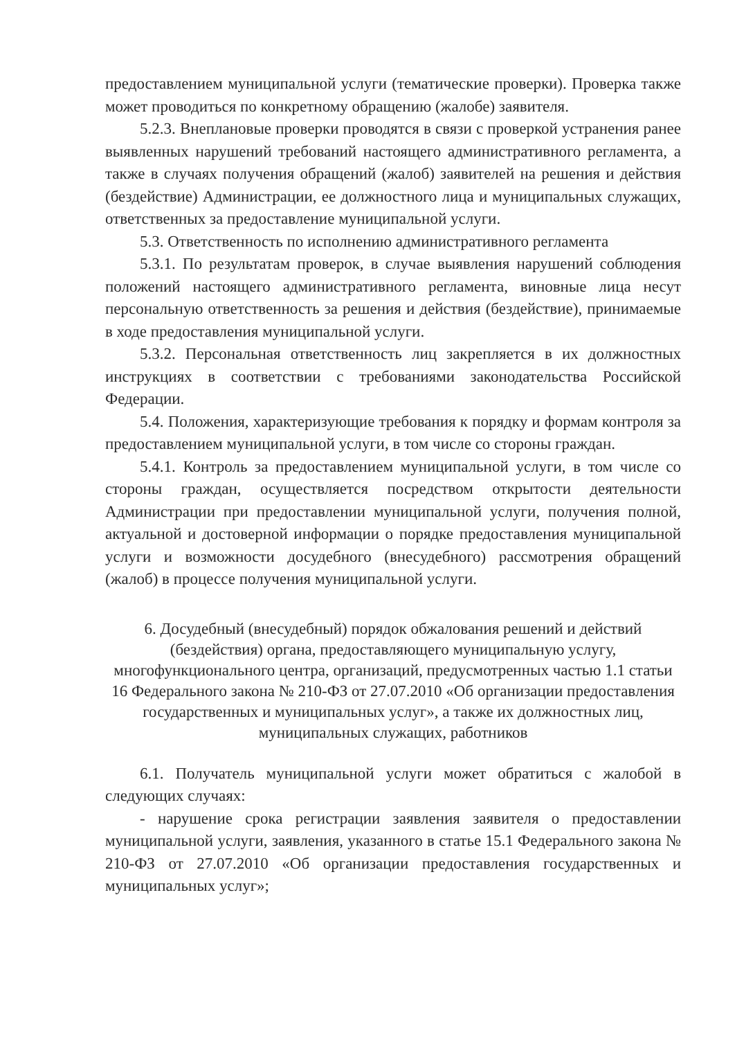предоставлением муниципальной услуги (тематические проверки). Проверка также может проводиться по конкретному обращению (жалобе) заявителя.
5.2.3. Внеплановые проверки проводятся в связи с проверкой устранения ранее выявленных нарушений требований настоящего административного регламента, а также в случаях получения обращений (жалоб) заявителей на решения и действия (бездействие) Администрации, ее должностного лица и муниципальных служащих, ответственных за предоставление муниципальной услуги.
5.3. Ответственность по исполнению административного регламента
5.3.1. По результатам проверок, в случае выявления нарушений соблюдения положений настоящего административного регламента, виновные лица несут персональную ответственность за решения и действия (бездействие), принимаемые в ходе предоставления муниципальной услуги.
5.3.2. Персональная ответственность лиц закрепляется в их должностных инструкциях в соответствии с требованиями законодательства Российской Федерации.
5.4. Положения, характеризующие требования к порядку и формам контроля за предоставлением муниципальной услуги, в том числе со стороны граждан.
5.4.1. Контроль за предоставлением муниципальной услуги, в том числе со стороны граждан, осуществляется посредством открытости деятельности Администрации при предоставлении муниципальной услуги, получения полной, актуальной и достоверной информации о порядке предоставления муниципальной услуги и возможности досудебного (внесудебного) рассмотрения обращений (жалоб) в процессе получения муниципальной услуги.
6. Досудебный (внесудебный) порядок обжалования решений и действий (бездействия) органа, предоставляющего муниципальную услугу, многофункционального центра, организаций, предусмотренных частью 1.1 статьи 16 Федерального закона № 210-ФЗ от 27.07.2010 «Об организации предоставления государственных и муниципальных услуг», а также их должностных лиц, муниципальных служащих, работников
6.1. Получатель муниципальной услуги может обратиться с жалобой в следующих случаях:
- нарушение срока регистрации заявления заявителя о предоставлении муниципальной услуги, заявления, указанного в статье 15.1 Федерального закона № 210-ФЗ от 27.07.2010 «Об организации предоставления государственных и муниципальных услуг»;